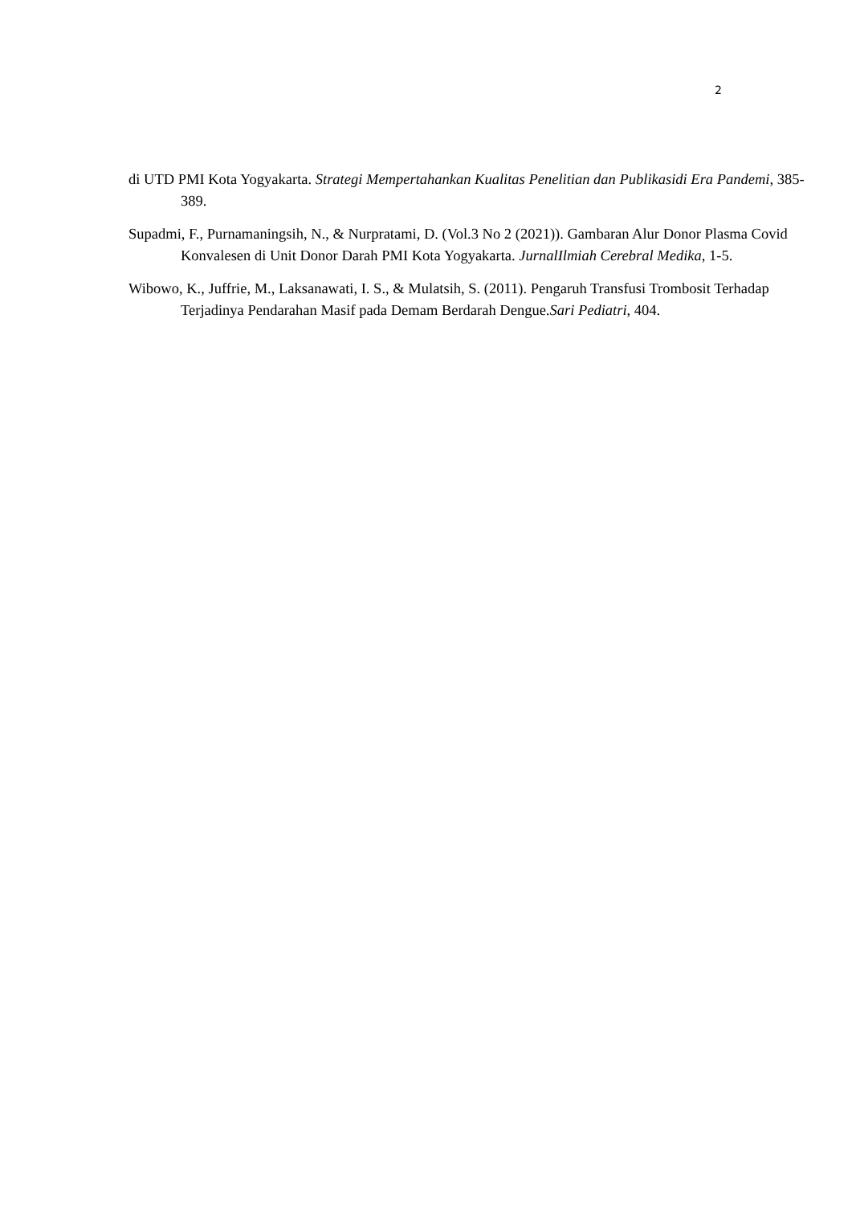2
di UTD PMI Kota Yogyakarta. Strategi Mempertahankan Kualitas Penelitian dan Publikasidi Era Pandemi, 385-389.
Supadmi, F., Purnamaningsih, N., & Nurpratami, D. (Vol.3 No 2 (2021)). Gambaran Alur Donor Plasma Covid Konvalesen di Unit Donor Darah PMI Kota Yogyakarta. JurnalIlmiah Cerebral Medika, 1-5.
Wibowo, K., Juffrie, M., Laksanawati, I. S., & Mulatsih, S. (2011). Pengaruh Transfusi Trombosit Terhadap Terjadinya Pendarahan Masif pada Demam Berdarah Dengue.Sari Pediatri, 404.